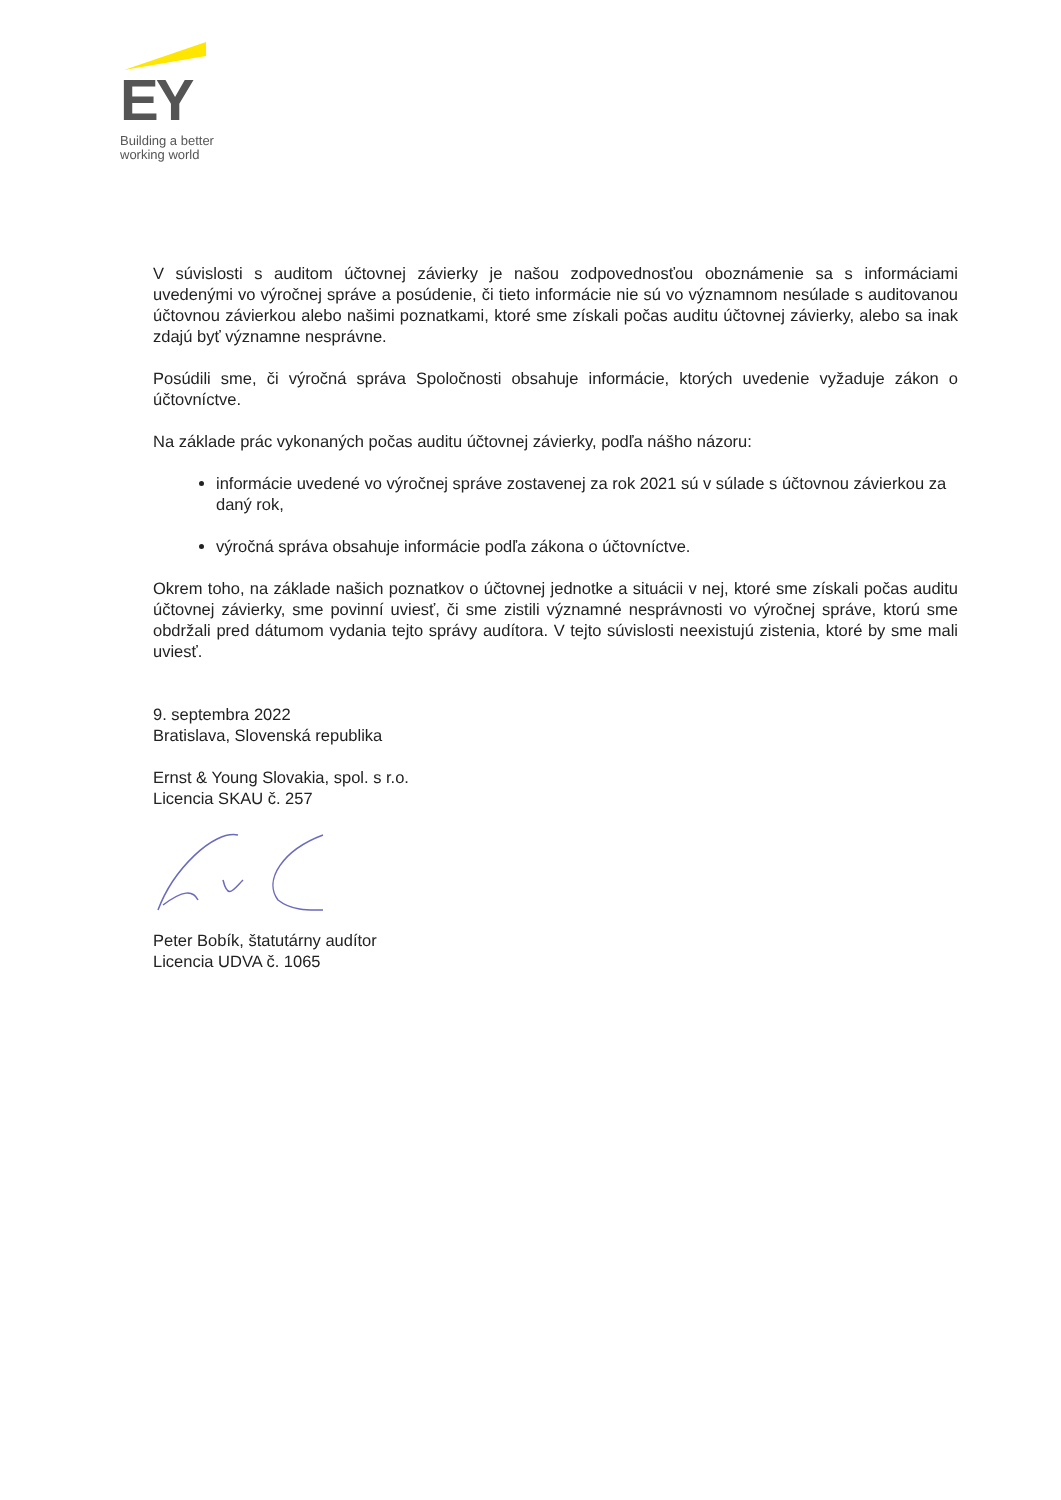EY
Building a better
working world
V súvislosti s auditom účtovnej závierky je našou zodpovednosťou oboznámenie sa s informáciami uvedenými vo výročnej správe a posúdenie, či tieto informácie nie sú vo významnom nesúlade s auditovanou účtovnou závierkou alebo našimi poznatkami, ktoré sme získali počas auditu účtovnej závierky, alebo sa inak zdajú byť významne nesprávne.
Posúdili sme, či výročná správa Spoločnosti obsahuje informácie, ktorých uvedenie vyžaduje zákon o účtovníctve.
Na základe prác vykonaných počas auditu účtovnej závierky, podľa nášho názoru:
informácie uvedené vo výročnej správe zostavenej za rok 2021 sú v súlade s účtovnou závierkou za daný rok,
výročná správa obsahuje informácie podľa zákona o účtovníctve.
Okrem toho, na základe našich poznatkov o účtovnej jednotke a situácii v nej, ktoré sme získali počas auditu účtovnej závierky, sme povinní uviesť, či sme zistili významné nesprávnosti vo výročnej správe, ktorú sme obdržali pred dátumom vydania tejto správy audítora. V tejto súvislosti neexistujú zistenia, ktoré by sme mali uviesť.
9. septembra 2022
Bratislava, Slovenská republika
Ernst & Young Slovakia, spol. s r.o.
Licencia SKAU č. 257
Peter Bobík, štatutárny audítor
Licencia UDVA č. 1065